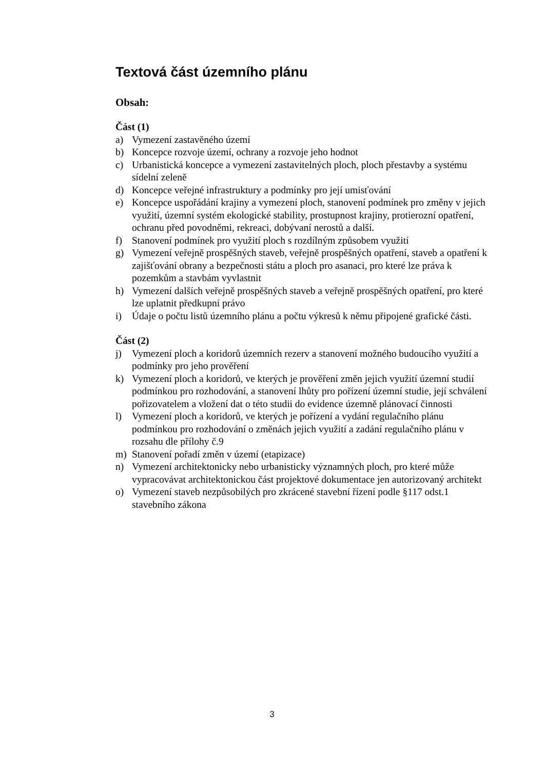Textová část územního plánu
Obsah:
Část (1)
a) Vymezení zastavěného území
b) Koncepce rozvoje území, ochrany a rozvoje jeho hodnot
c) Urbanistická koncepce a vymezení zastavitelných ploch, ploch přestavby a systému sídelní zeleně
d) Koncepce veřejné infrastruktury a podmínky pro její umisťování
e) Koncepce uspořádání krajiny a vymezení ploch, stanovení podmínek pro změny v jejich využití, územní systém ekologické stability, prostupnost krajiny, protierozní opatření, ochranu před povodněmi, rekreaci, dobývaní nerostů a další.
f) Stanovení podmínek pro využití ploch s rozdílným způsobem využití
g) Vymezení veřejně prospěšných staveb, veřejně prospěšných opatření, staveb a opatření k zajišťování obrany a bezpečnosti státu a ploch pro asanaci, pro které lze práva k pozemkům a stavbám vyvlastnit
h) Vymezení dalších veřejně prospěšných staveb a veřejně prospěšných opatření, pro které lze uplatnit předkupní právo
i) Údaje o počtu listů územního plánu a počtu výkresů k němu připojené grafické části.
Část (2)
j) Vymezení ploch a koridorů územních rezerv a stanovení možného budoucího využití a podmínky pro jeho prověření
k) Vymezení ploch a koridorů, ve kterých je prověření změn jejich využití územní studií podmínkou pro rozhodování, a stanovení lhůty pro pořízení územní studie, její schválení pořizovatelem a vložení dat o této studii do evidence územně plánovací činnosti
l) Vymezení ploch a koridorů, ve kterých je pořízení a vydání regulačního plánu podmínkou pro rozhodování o změnách jejich využití a zadání regulačního plánu v rozsahu dle přílohy č.9
m) Stanovení pořadí změn v území (etapizace)
n) Vymezení architektonicky nebo urbanisticky významných ploch, pro které může vypracovávat architektonickou část projektové dokumentace jen autorizovaný architekt
o) Vymezení staveb nezpůsobilých pro zkrácené stavební řízení podle §117 odst.1 stavebního zákona
3